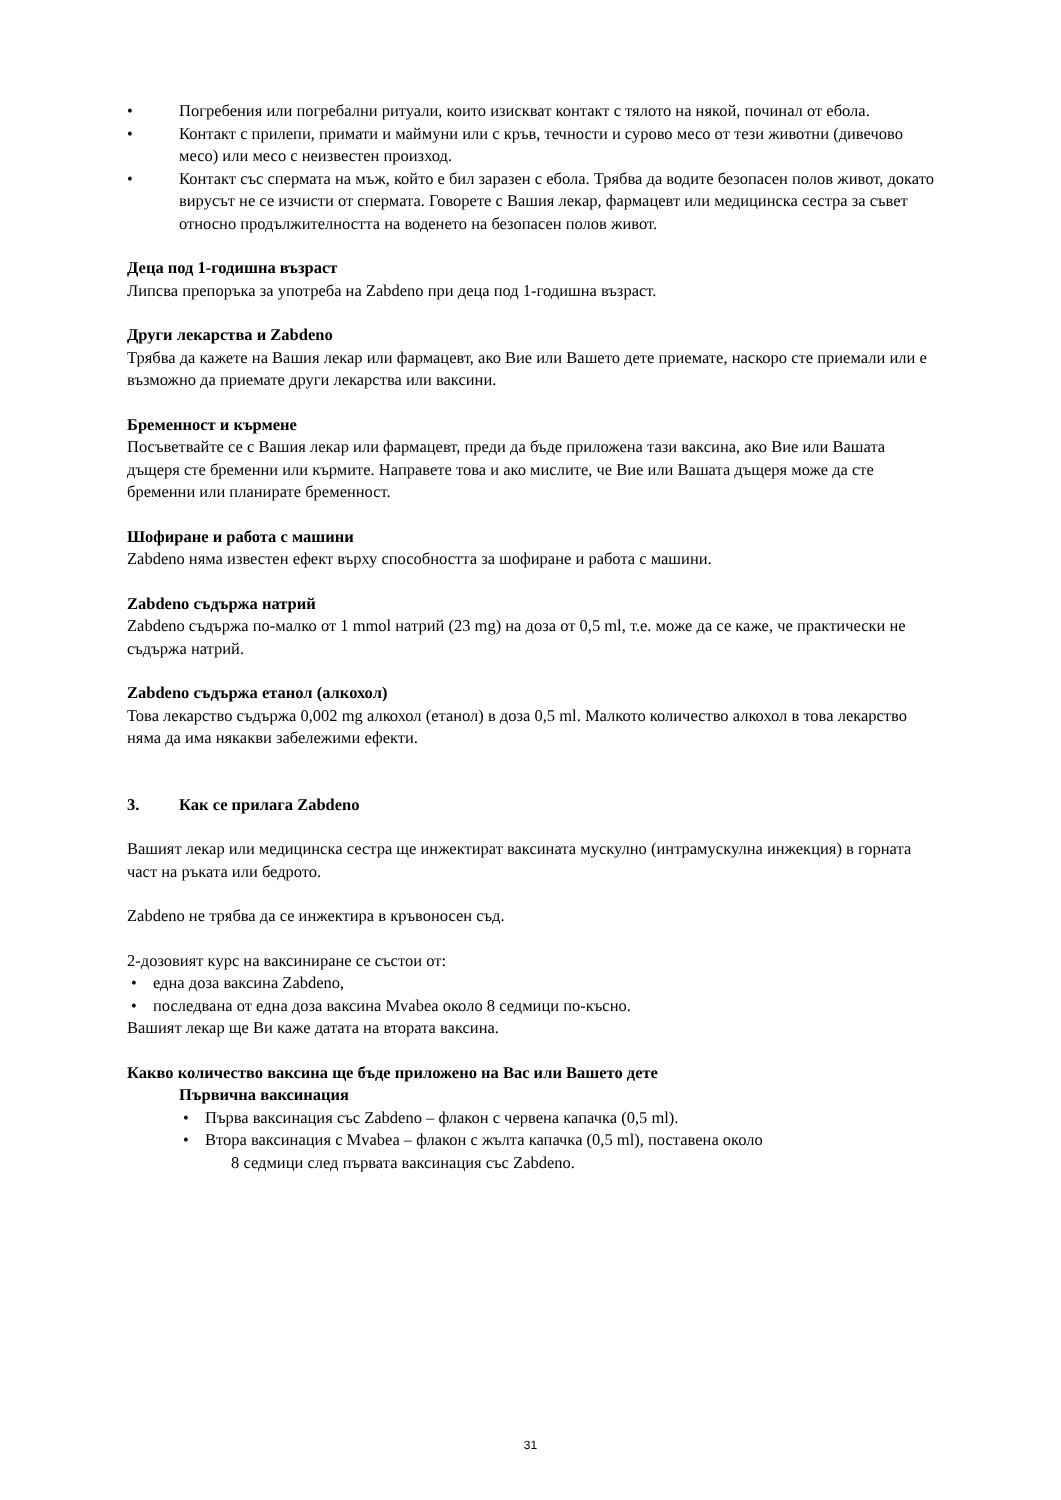• Погребения или погребални ритуали, които изискват контакт с тялото на някой, починал от ебола.
• Контакт с прилепи, примати и маймуни или с кръв, течности и сурово месо от тези животни (дивечово месо) или месо с неизвестен произход.
• Контакт със спермата на мъж, който е бил заразен с ебола. Трябва да водите безопасен полов живот, докато вирусът не се изчисти от спермата. Говорете с Вашия лекар, фармацевт или медицинска сестра за съвет относно продължителността на воденето на безопасен полов живот.
Деца под 1-годишна възраст
Липсва препоръка за употреба на Zabdeno при деца под 1-годишна възраст.
Други лекарства и Zabdeno
Трябва да кажете на Вашия лекар или фармацевт, ако Вие или Вашето дете приемате, наскоро сте приемали или е възможно да приемате други лекарства или ваксини.
Бременност и кърмене
Посъветвайте се с Вашия лекар или фармацевт, преди да бъде приложена тази ваксина, ако Вие или Вашата дъщеря сте бременни или кърмите. Направете това и ако мислите, че Вие или Вашата дъщеря може да сте бременни или планирате бременност.
Шофиране и работа с машини
Zabdeno няма известен ефект върху способността за шофиране и работа с машини.
Zabdeno съдържа натрий
Zabdeno съдържа по-малко от 1 mmol натрий (23 mg) на доза от 0,5 ml, т.е. може да се каже, че практически не съдържа натрий.
Zabdeno съдържа етанол (алкохол)
Това лекарство съдържа 0,002 mg алкохол (етанол) в доза 0,5 ml. Малкото количество алкохол в това лекарство няма да има някакви забележими ефекти.
3. Как се прилага Zabdeno
Вашият лекар или медицинска сестра ще инжектират ваксината мускулно (интрамускулна инжекция) в горната част на ръката или бедрото.
Zabdeno не трябва да се инжектира в кръвоносен съд.
2-дозовият курс на ваксиниране се състои от:
• една доза ваксина Zabdeno,
• последвана от една доза ваксина Mvabea около 8 седмици по-късно.
Вашият лекар ще Ви каже датата на втората ваксина.
Какво количество ваксина ще бъде приложено на Вас или Вашето дете
Първична ваксинация
• Първа ваксинация със Zabdeno – флакон с червена капачка (0,5 ml).
• Втора ваксинация с Mvabea – флакон с жълта капачка (0,5 ml), поставена около
8 седмици след първата ваксинация със Zabdeno.
31